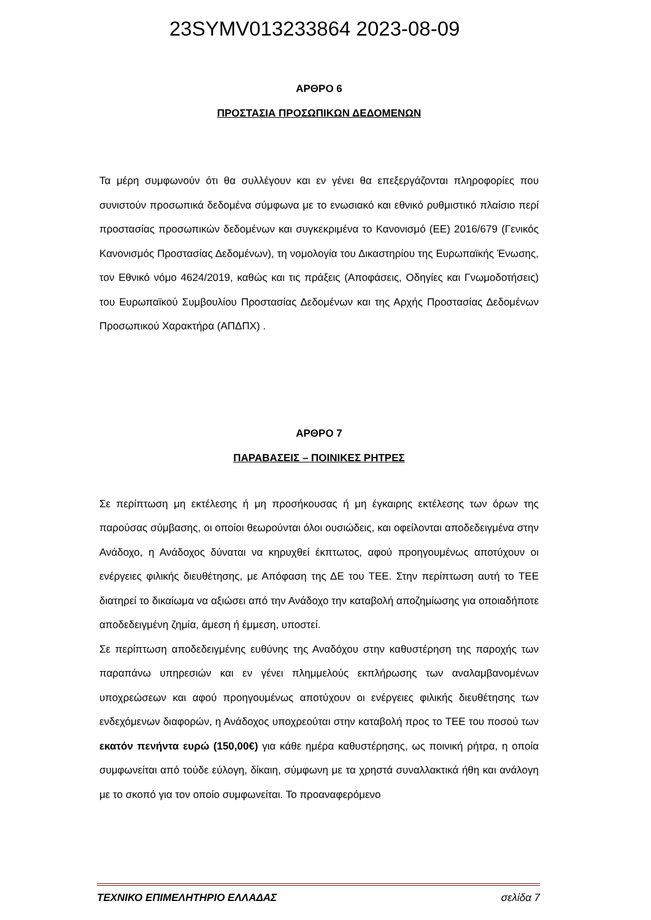23SYMV013233864 2023-08-09
ΑΡΘΡΟ 6
ΠΡΟΣΤΑΣΙΑ ΠΡΟΣΩΠΙΚΩΝ ΔΕΔΟΜΕΝΩΝ
Τα μέρη συμφωνούν ότι θα συλλέγουν και εν γένει θα επεξεργάζονται πληροφορίες που συνιστούν προσωπικά δεδομένα σύμφωνα με το ενωσιακό και εθνικό ρυθμιστικό πλαίσιο περί προστασίας προσωπικών δεδομένων και συγκεκριμένα το Κανονισμό (ΕΕ) 2016/679 (Γενικός Κανονισμός Προστασίας Δεδομένων), τη νομολογία του Δικαστηρίου της Ευρωπαϊκής Ένωσης, τον Εθνικό νόμο 4624/2019, καθώς και τις πράξεις (Αποφάσεις, Οδηγίες και Γνωμοδοτήσεις) του Ευρωπαϊκού Συμβουλίου Προστασίας Δεδομένων και της Αρχής Προστασίας Δεδομένων Προσωπικού Χαρακτήρα (ΑΠΔΠΧ) .
ΑΡΘΡΟ 7
ΠΑΡΑΒΑΣΕΙΣ – ΠΟΙΝΙΚΕΣ ΡΗΤΡΕΣ
Σε περίπτωση μη εκτέλεσης ή μη προσήκουσας ή μη έγκαιρης εκτέλεσης των όρων της παρούσας σύμβασης, οι οποίοι θεωρούνται όλοι ουσιώδεις, και οφείλονται αποδεδειγμένα στην Ανάδοχο, η Ανάδοχος δύναται να κηρυχθεί έκπτωτος, αφού προηγουμένως αποτύχουν οι ενέργειες φιλικής διευθέτησης, με Απόφαση της ΔΕ του ΤΕΕ. Στην περίπτωση αυτή το ΤΕΕ διατηρεί το δικαίωμα να αξιώσει από την Ανάδοχο την καταβολή αποζημίωσης για οποιαδήποτε αποδεδειγμένη ζημία, άμεση ή έμμεση, υποστεί.
Σε περίπτωση αποδεδειγμένης ευθύνης της Αναδόχου στην καθυστέρηση της παροχής των παραπάνω υπηρεσιών και εν γένει πλημμελούς εκπλήρωσης των αναλαμβανομένων υποχρεώσεων και αφού προηγουμένως αποτύχουν οι ενέργειες φιλικής διευθέτησης των ενδεχόμενων διαφορών, η Ανάδοχος υποχρεούται στην καταβολή προς το ΤΕΕ του ποσού των εκατόν πενήντα ευρώ (150,00€) για κάθε ημέρα καθυστέρησης, ως ποινική ρήτρα, η οποία συμφωνείται από τούδε εύλογη, δίκαιη, σύμφωνη με τα χρηστά συναλλακτικά ήθη και ανάλογη με το σκοπό για τον οποίο συμφωνείται. Το προαναφερόμενο
ΤΕΧΝΙΚΟ ΕΠΙΜΕΛΗΤΗΡΙΟ ΕΛΛΑΔΑΣ σελίδα 7